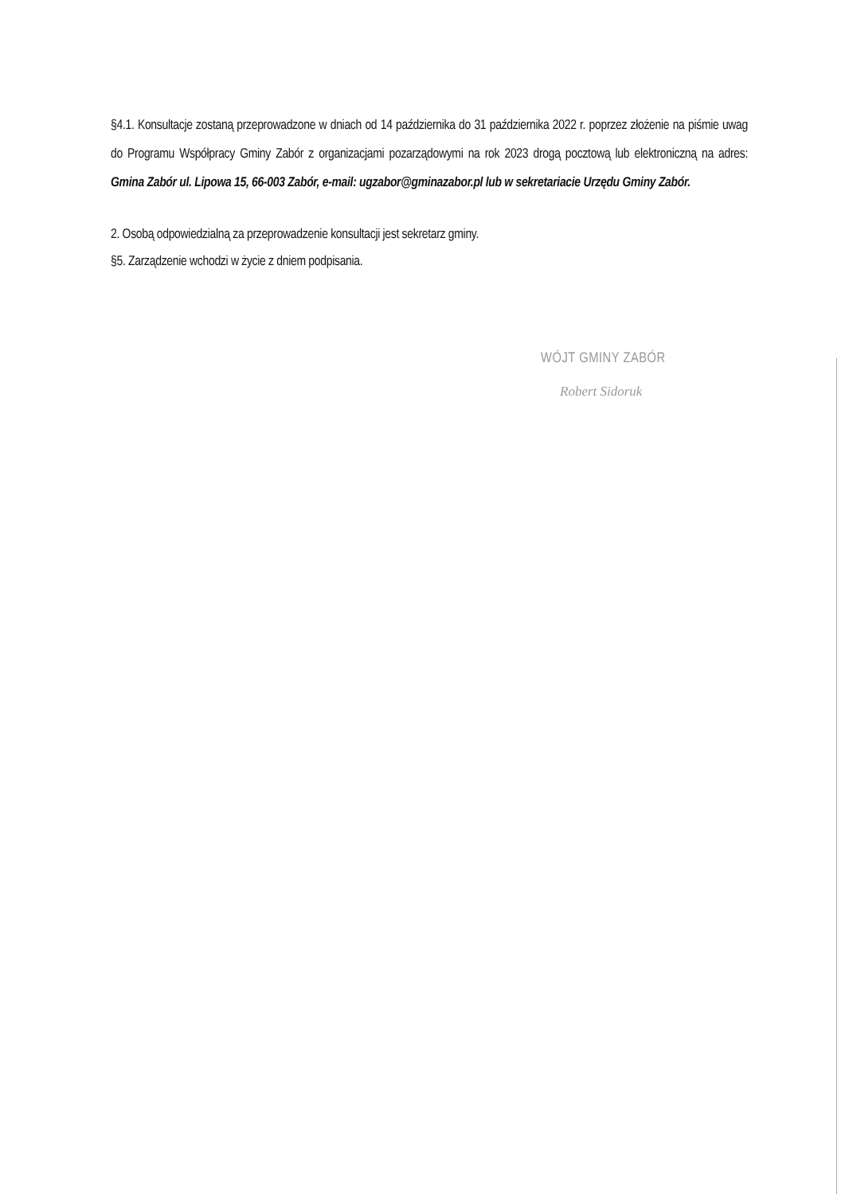§4.1. Konsultacje zostaną przeprowadzone w dniach od 14 października do 31 października 2022 r. poprzez złożenie na piśmie uwag do Programu Współpracy Gminy Zabór z organizacjami pozarządowymi na rok 2023 drogą pocztową lub elektroniczną na adres: Gmina Zabór ul. Lipowa 15, 66-003 Zabór, e-mail: ugzabor@gminazabor.pl lub w sekretariacie Urzędu Gminy Zabór.
2. Osobą odpowiedzialną za przeprowadzenie konsultacji jest sekretarz gminy.
§5. Zarządzenie wchodzi w życie z dniem podpisania.
WÓJT GMINY ZABÓR
Robert Sidoruk